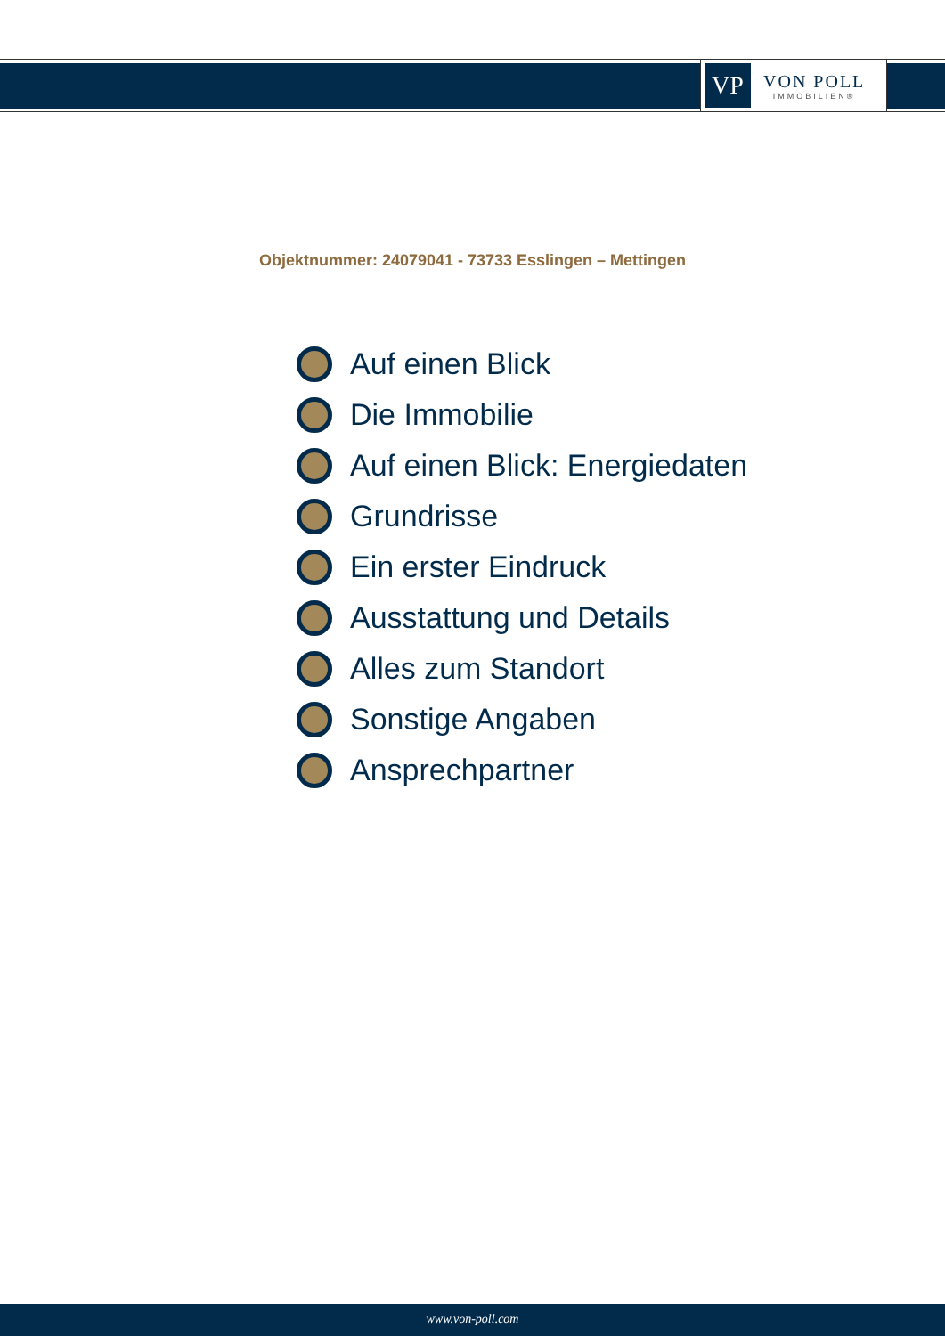VP
VON POLL
IMMOBILIEN®
Objektnummer: 24079041 - 73733 Esslingen – Mettingen
Auf einen Blick
Die Immobilie
Auf einen Blick: Energiedaten
Grundrisse
Ein erster Eindruck
Ausstattung und Details
Alles zum Standort
Sonstige Angaben
Ansprechpartner
www.von-poll.com